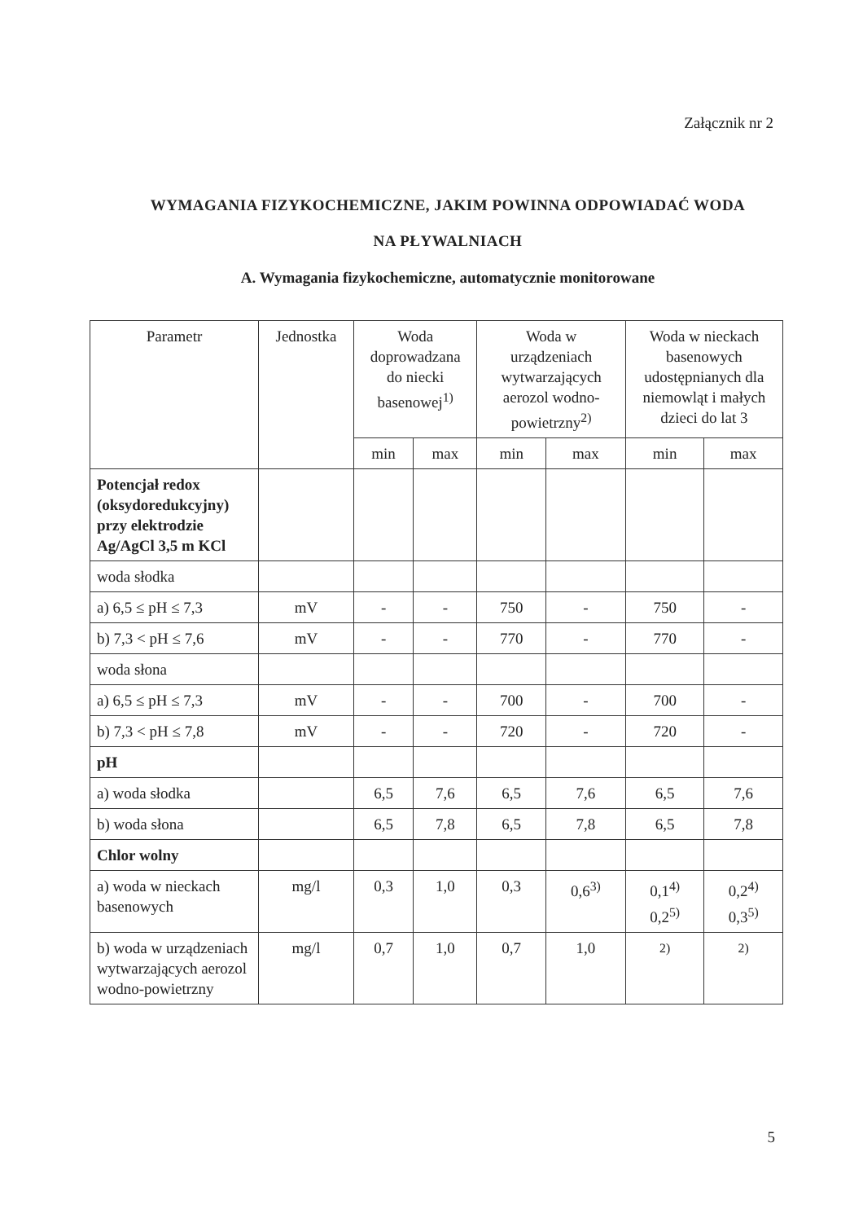Załącznik nr 2
WYMAGANIA FIZYKOCHEMICZNE, JAKIM POWINNA ODPOWIADAĆ WODA
NA PŁYWALNIACH
A. Wymagania fizykochemiczne, automatycznie monitorowane
| Parametr | Jednostka | Woda doprowadzana do niecki basenowej<sup>1)</sup> | | Woda w urządzeniach wytwarzających aerozol wodno-powietrzny<sup>2)</sup> | | Woda w nieckach basenowych udostępnianych dla niemowląt i małych dzieci do lat 3 | |
| --- | --- | --- | --- | --- | --- | --- | --- |
| | | min | max | min | max | min | max |
| Potencjał redox (oksydoredukcyjny) przy elektrodzie Ag/AgCl 3,5 m KCl | | | | | | | |
| woda słodka | | | | | | | |
| a) 6,5 ≤ pH ≤ 7,3 | mV | - | - | 750 | - | 750 | - |
| b) 7,3 < pH ≤ 7,6 | mV | - | - | 770 | - | 770 | - |
| woda słona | | | | | | | |
| a) 6,5 ≤ pH ≤ 7,3 | mV | - | - | 700 | - | 700 | - |
| b) 7,3 < pH ≤ 7,8 | mV | - | - | 720 | - | 720 | - |
| pH | | | | | | | |
| a) woda słodka | | 6,5 | 7,6 | 6,5 | 7,6 | 6,5 | 7,6 |
| b) woda słona | | 6,5 | 7,8 | 6,5 | 7,8 | 6,5 | 7,8 |
| Chlor wolny | | | | | | | |
| a) woda w nieckach basenowych | mg/l | 0,3 | 1,0 | 0,3 | 0,6<sup>3)</sup> | 0,1<sup>4)</sup> 0,2<sup>5)</sup> | 0,2<sup>4)</sup> 0,3<sup>5)</sup> |
| b) woda w urządzeniach wytwarzających aerozol wodno-powietrzny | mg/l | 0,7 | 1,0 | 0,7 | 1,0 | <sup>2)</sup> | <sup>2)</sup> |
5